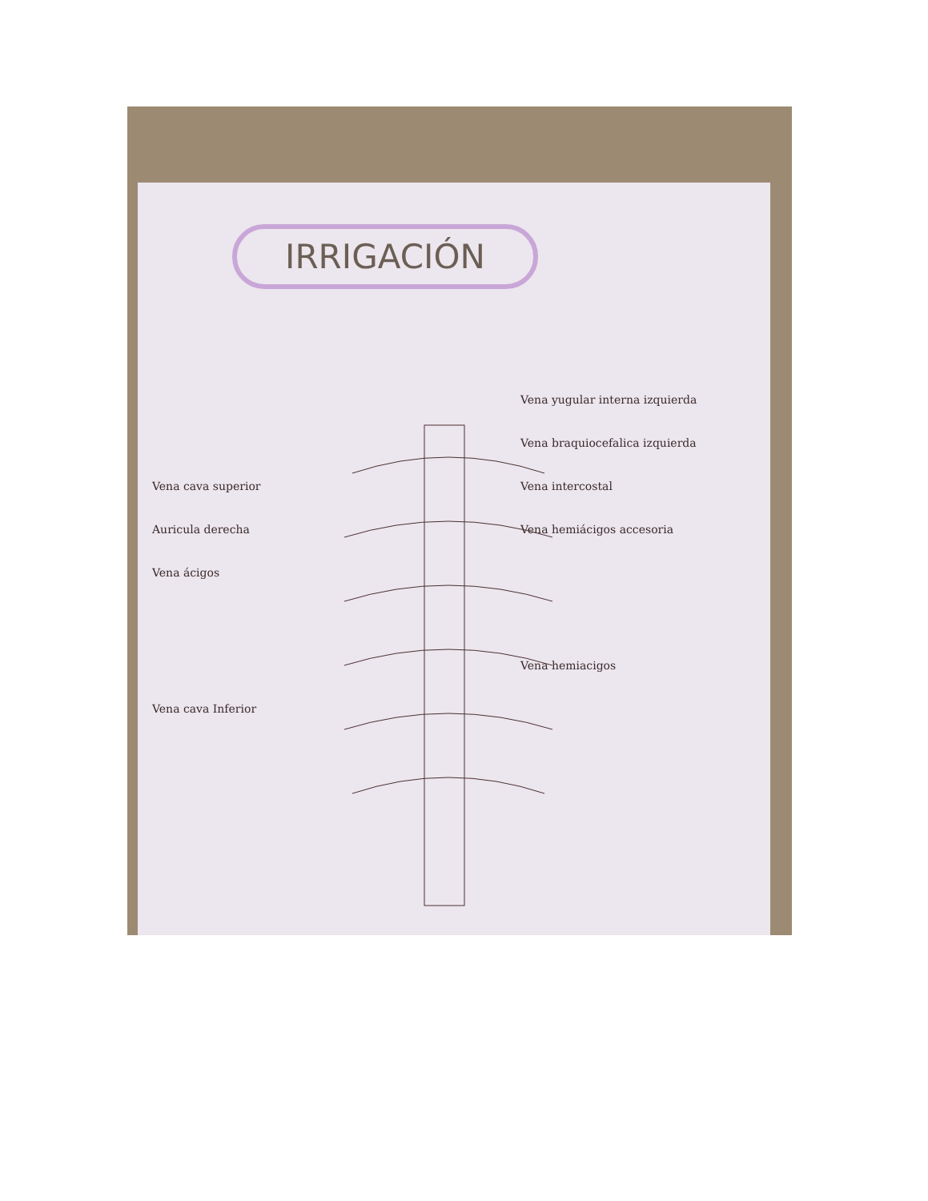IRRIGACIÓN
Vena yugular interna izquierda
Vena braquiocefalica izquierda
Vena cava superior Vena intercostal
Auricula derecha Vena hemiácigos accesoria
Vena ácigos
Vena hemiacigos
Vena cava Inferior